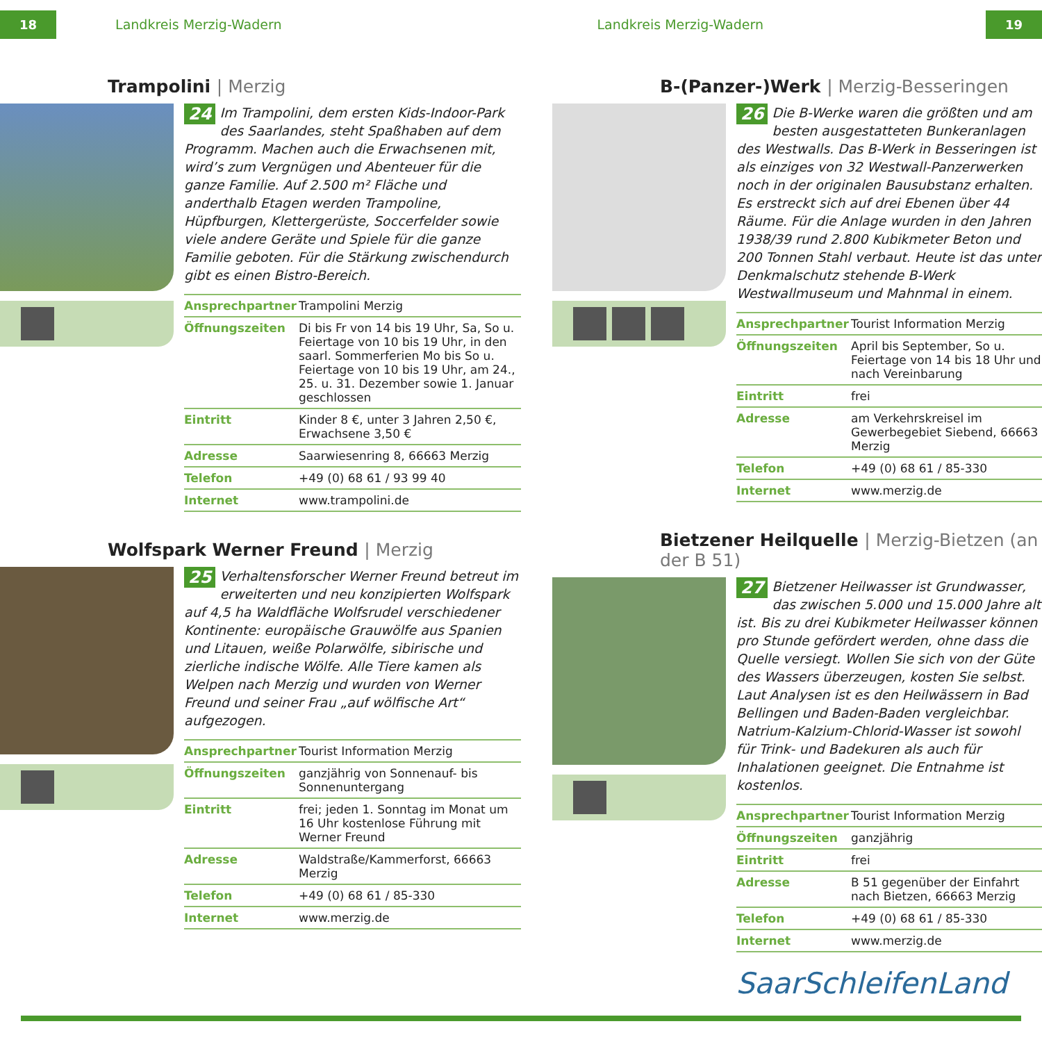18 Landkreis Merzig-Wadern Landkreis Merzig-Wadern 19
Trampolini | Merzig
24 Im Trampolini, dem ersten Kids-Indoor-Park des Saarlandes, steht Spaßhaben auf dem Programm. Machen auch die Erwachsenen mit, wird’s zum Vergnügen und Abenteuer für die ganze Familie. Auf 2.500 m² Fläche und anderthalb Etagen werden Trampoline, Hüpfburgen, Klettergerüste, Soccerfelder sowie viele andere Geräte und Spiele für die ganze Familie geboten. Für die Stärkung zwischendurch gibt es einen Bistro-Bereich.
| Ansprechpartner | Trampolini Merzig |
| Öffnungszeiten | Di bis Fr von 14 bis 19 Uhr, Sa, So u. Feiertage von 10 bis 19 Uhr, in den saarl. Sommerferien Mo bis So u. Feiertage von 10 bis 19 Uhr, am 24., 25. u. 31. Dezember sowie 1. Januar geschlossen |
| Eintritt | Kinder 8 €, unter 3 Jahren 2,50 €, Erwachsene 3,50 € |
| Adresse | Saarwiesenring 8, 66663 Merzig |
| Telefon | +49 (0) 68 61 / 93 99 40 |
| Internet | www.trampolini.de |
Wolfspark Werner Freund | Merzig
25 Verhaltensforscher Werner Freund betreut im erweiterten und neu konzipierten Wolfspark auf 4,5 ha Waldfläche Wolfsrudel verschiedener Kontinente: europäische Grauwölfe aus Spanien und Litauen, weiße Polarwölfe, sibirische und zierliche indische Wölfe. Alle Tiere kamen als Welpen nach Merzig und wurden von Werner Freund und seiner Frau „auf wölfische Art“ aufgezogen.
| Ansprechpartner | Tourist Information Merzig |
| Öffnungszeiten | ganzjährig von Sonnenauf- bis Sonnenuntergang |
| Eintritt | frei; jeden 1. Sonntag im Monat um 16 Uhr kostenlose Führung mit Werner Freund |
| Adresse | Waldstraße/Kammerforst, 66663 Merzig |
| Telefon | +49 (0) 68 61 / 85-330 |
| Internet | www.merzig.de |
B-(Panzer-)Werk | Merzig-Besseringen
26 Die B-Werke waren die größten und am besten ausgestatteten Bunkeranlagen des Westwalls. Das B-Werk in Besseringen ist als einziges von 32 Westwall-Panzerwerken noch in der originalen Bausubstanz erhalten. Es erstreckt sich auf drei Ebenen über 44 Räume. Für die Anlage wurden in den Jahren 1938/39 rund 2.800 Kubikmeter Beton und 200 Tonnen Stahl verbaut. Heute ist das unter Denkmalschutz stehende B-Werk Westwallmuseum und Mahnmal in einem.
| Ansprechpartner | Tourist Information Merzig |
| Öffnungszeiten | April bis September, So u. Feiertage von 14 bis 18 Uhr und nach Vereinbarung |
| Eintritt | frei |
| Adresse | am Verkehrskreisel im Gewerbegebiet Siebend, 66663 Merzig |
| Telefon | +49 (0) 68 61 / 85-330 |
| Internet | www.merzig.de |
Bietzener Heilquelle | Merzig-Bietzen (an der B 51)
27 Bietzener Heilwasser ist Grundwasser, das zwischen 5.000 und 15.000 Jahre alt ist. Bis zu drei Kubikmeter Heilwasser können pro Stunde gefördert werden, ohne dass die Quelle versiegt. Wollen Sie sich von der Güte des Wassers überzeugen, kosten Sie selbst. Laut Analysen ist es den Heilwässern in Bad Bellingen und Baden-Baden vergleichbar. Natrium-Kalzium-Chlorid-Wasser ist sowohl für Trink- und Badekuren als auch für Inhalationen geeignet. Die Entnahme ist kostenlos.
| Ansprechpartner | Tourist Information Merzig |
| Öffnungszeiten | ganzjährig |
| Eintritt | frei |
| Adresse | B 51 gegenüber der Einfahrt nach Bietzen, 66663 Merzig |
| Telefon | +49 (0) 68 61 / 85-330 |
| Internet | www.merzig.de |
SaarSchleifenLand